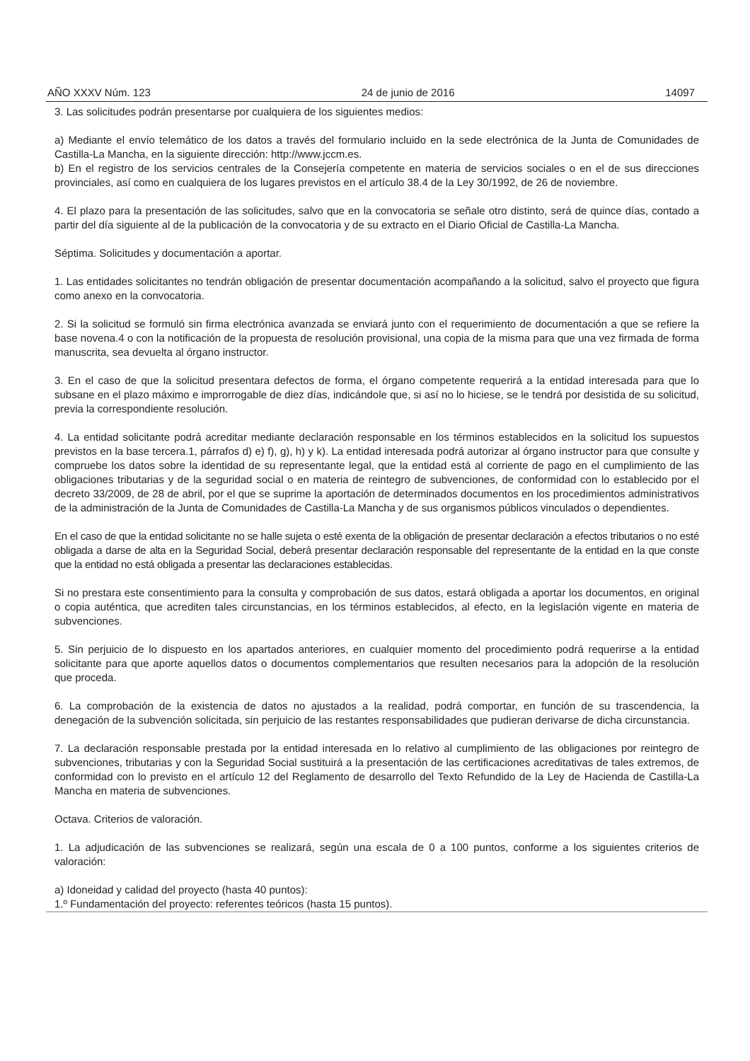AÑO XXXV Núm. 123 24 de junio de 2016 14097
3. Las solicitudes podrán presentarse por cualquiera de los siguientes medios:
a) Mediante el envío telemático de los datos a través del formulario incluido en la sede electrónica de la Junta de Comunidades de Castilla-La Mancha, en la siguiente dirección: http://www.jccm.es.
b) En el registro de los servicios centrales de la Consejería competente en materia de servicios sociales o en el de sus direcciones provinciales, así como en cualquiera de los lugares previstos en el artículo 38.4 de la Ley 30/1992, de 26 de noviembre.
4. El plazo para la presentación de las solicitudes, salvo que en la convocatoria se señale otro distinto, será de quince días, contado a partir del día siguiente al de la publicación de la convocatoria y de su extracto en el Diario Oficial de Castilla-La Mancha.
Séptima. Solicitudes y documentación a aportar.
1. Las entidades solicitantes no tendrán obligación de presentar documentación acompañando a la solicitud, salvo el proyecto que figura como anexo en la convocatoria.
2. Si la solicitud se formuló sin firma electrónica avanzada se enviará junto con el requerimiento de documentación a que se refiere la base novena.4 o con la notificación de la propuesta de resolución provisional, una copia de la misma para que una vez firmada de forma manuscrita, sea devuelta al órgano instructor.
3. En el caso de que la solicitud presentara defectos de forma, el órgano competente requerirá a la entidad interesada para que lo subsane en el plazo máximo e improrrogable de diez días, indicándole que, si así no lo hiciese, se le tendrá por desistida de su solicitud, previa la correspondiente resolución.
4. La entidad solicitante podrá acreditar mediante declaración responsable en los términos establecidos en la solicitud los supuestos previstos en la base tercera.1, párrafos d) e) f), g), h) y k). La entidad interesada podrá autorizar al órgano instructor para que consulte y compruebe los datos sobre la identidad de su representante legal, que la entidad está al corriente de pago en el cumplimiento de las obligaciones tributarias y de la seguridad social o en materia de reintegro de subvenciones, de conformidad con lo establecido por el decreto 33/2009, de 28 de abril, por el que se suprime la aportación de determinados documentos en los procedimientos administrativos de la administración de la Junta de Comunidades de Castilla-La Mancha y de sus organismos públicos vinculados o dependientes.
En el caso de que la entidad solicitante no se halle sujeta o esté exenta de la obligación de presentar declaración a efectos tributarios o no esté obligada a darse de alta en la Seguridad Social, deberá presentar declaración responsable del representante de la entidad en la que conste que la entidad no está obligada a presentar las declaraciones establecidas.
Si no prestara este consentimiento para la consulta y comprobación de sus datos, estará obligada a aportar los documentos, en original o copia auténtica, que acrediten tales circunstancias, en los términos establecidos, al efecto, en la legislación vigente en materia de subvenciones.
5. Sin perjuicio de lo dispuesto en los apartados anteriores, en cualquier momento del procedimiento podrá requerirse a la entidad solicitante para que aporte aquellos datos o documentos complementarios que resulten necesarios para la adopción de la resolución que proceda.
6. La comprobación de la existencia de datos no ajustados a la realidad, podrá comportar, en función de su trascendencia, la denegación de la subvención solicitada, sin perjuicio de las restantes responsabilidades que pudieran derivarse de dicha circunstancia.
7. La declaración responsable prestada por la entidad interesada en lo relativo al cumplimiento de las obligaciones por reintegro de subvenciones, tributarias y con la Seguridad Social sustituirá a la presentación de las certificaciones acreditativas de tales extremos, de conformidad con lo previsto en el artículo 12 del Reglamento de desarrollo del Texto Refundido de la Ley de Hacienda de Castilla-La Mancha en materia de subvenciones.
Octava. Criterios de valoración.
1. La adjudicación de las subvenciones se realizará, según una escala de 0 a 100 puntos, conforme a los siguientes criterios de valoración:
a) Idoneidad y calidad del proyecto (hasta 40 puntos):
1.º Fundamentación del proyecto: referentes teóricos (hasta 15 puntos).